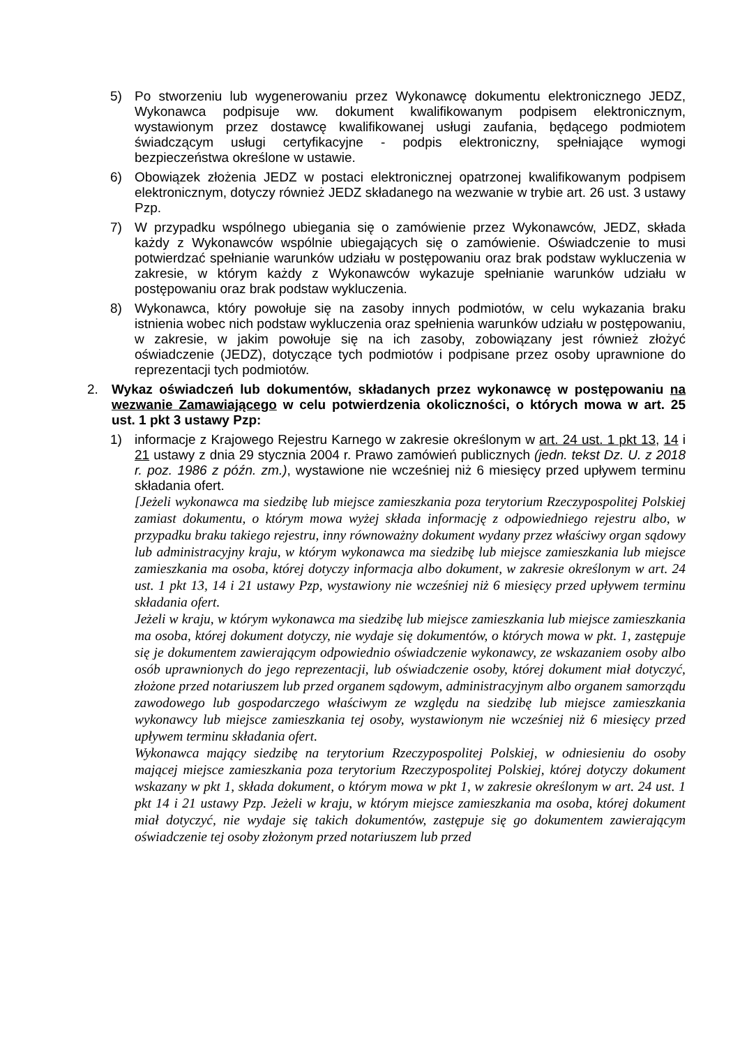5) Po stworzeniu lub wygenerowaniu przez Wykonawcę dokumentu elektronicznego JEDZ, Wykonawca podpisuje ww. dokument kwalifikowanym podpisem elektronicznym, wystawionym przez dostawcę kwalifikowanej usługi zaufania, będącego podmiotem świadczącym usługi certyfikacyjne - podpis elektroniczny, spełniające wymogi bezpieczeństwa określone w ustawie.
6) Obowiązek złożenia JEDZ w postaci elektronicznej opatrzonej kwalifikowanym podpisem elektronicznym, dotyczy również JEDZ składanego na wezwanie w trybie art. 26 ust. 3 ustawy Pzp.
7) W przypadku wspólnego ubiegania się o zamówienie przez Wykonawców, JEDZ, składa każdy z Wykonawców wspólnie ubiegających się o zamówienie. Oświadczenie to musi potwierdzać spełnianie warunków udziału w postępowaniu oraz brak podstaw wykluczenia w zakresie, w którym każdy z Wykonawców wykazuje spełnianie warunków udziału w postępowaniu oraz brak podstaw wykluczenia.
8) Wykonawca, który powołuje się na zasoby innych podmiotów, w celu wykazania braku istnienia wobec nich podstaw wykluczenia oraz spełnienia warunków udziału w postępowaniu, w zakresie, w jakim powołuje się na ich zasoby, zobowiązany jest również złożyć oświadczenie (JEDZ), dotyczące tych podmiotów i podpisane przez osoby uprawnione do reprezentacji tych podmiotów.
2. Wykaz oświadczeń lub dokumentów, składanych przez wykonawcę w postępowaniu na wezwanie Zamawiającego w celu potwierdzenia okoliczności, o których mowa w art. 25 ust. 1 pkt 3 ustawy Pzp:
1) informacje z Krajowego Rejestru Karnego w zakresie określonym w art. 24 ust. 1 pkt 13, 14 i 21 ustawy z dnia 29 stycznia 2004 r. Prawo zamówień publicznych (jedn. tekst Dz. U. z 2018 r. poz. 1986 z późn. zm.), wystawione nie wcześniej niż 6 miesięcy przed upływem terminu składania ofert.
[Jeżeli wykonawca ma siedzibę lub miejsce zamieszkania poza terytorium Rzeczypospolitej Polskiej zamiast dokumentu, o którym mowa wyżej składa informację z odpowiedniego rejestru albo, w przypadku braku takiego rejestru, inny równoważny dokument wydany przez właściwy organ sądowy lub administracyjny kraju, w którym wykonawca ma siedzibę lub miejsce zamieszkania lub miejsce zamieszkania ma osoba, której dotyczy informacja albo dokument, w zakresie określonym w art. 24 ust. 1 pkt 13, 14 i 21 ustawy Pzp, wystawiony nie wcześniej niż 6 miesięcy przed upływem terminu składania ofert.
Jeżeli w kraju, w którym wykonawca ma siedzibę lub miejsce zamieszkania lub miejsce zamieszkania ma osoba, której dokument dotyczy, nie wydaje się dokumentów, o których mowa w pkt. 1, zastępuje się je dokumentem zawierającym odpowiednio oświadczenie wykonawcy, ze wskazaniem osoby albo osób uprawnionych do jego reprezentacji, lub oświadczenie osoby, której dokument miał dotyczyć, złożone przed notariuszem lub przed organem sądowym, administracyjnym albo organem samorządu zawodowego lub gospodarczego właściwym ze względu na siedzibę lub miejsce zamieszkania wykonawcy lub miejsce zamieszkania tej osoby, wystawionym nie wcześniej niż 6 miesięcy przed upływem terminu składania ofert.
Wykonawca mający siedzibę na terytorium Rzeczypospolitej Polskiej, w odniesieniu do osoby mającej miejsce zamieszkania poza terytorium Rzeczypospolitej Polskiej, której dotyczy dokument wskazany w pkt 1, składa dokument, o którym mowa w pkt 1, w zakresie określonym w art. 24 ust. 1 pkt 14 i 21 ustawy Pzp. Jeżeli w kraju, w którym miejsce zamieszkania ma osoba, której dokument miał dotyczyć, nie wydaje się takich dokumentów, zastępuje się go dokumentem zawierającym oświadczenie tej osoby złożonym przed notariuszem lub przed